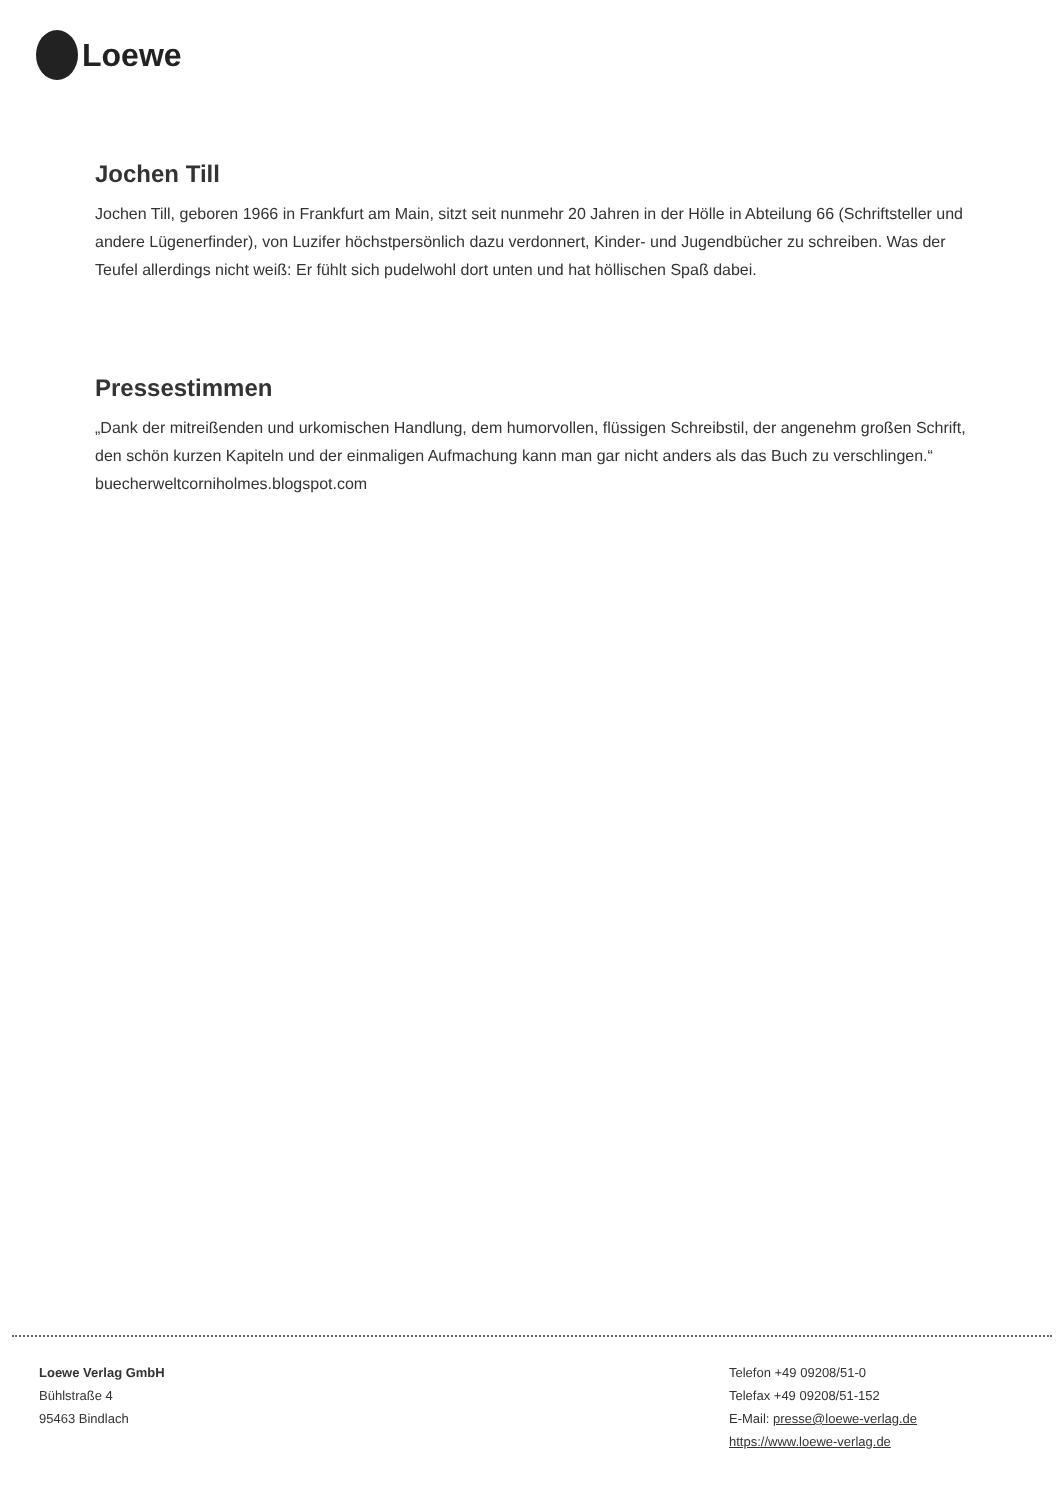Loewe
Jochen Till
Jochen Till, geboren 1966 in Frankfurt am Main, sitzt seit nunmehr 20 Jahren in der Hölle in Abteilung 66 (Schriftsteller und andere Lügenerfinder), von Luzifer höchstpersönlich dazu verdonnert, Kinder- und Jugendbücher zu schreiben. Was der Teufel allerdings nicht weiß: Er fühlt sich pudelwohl dort unten und hat höllischen Spaß dabei.
Pressestimmen
„Dank der mitreißenden und urkomischen Handlung, dem humorvollen, flüssigen Schreibstil, der angenehm großen Schrift, den schön kurzen Kapiteln und der einmaligen Aufmachung kann man gar nicht anders als das Buch zu verschlingen.“ buecherweltcorniholmes.blogspot.com
Loewe Verlag GmbH
Bühlstraße 4
95463 Bindlach
Telefon +49 09208/51-0
Telefax +49 09208/51-152
E-Mail: presse@loewe-verlag.de
https://www.loewe-verlag.de